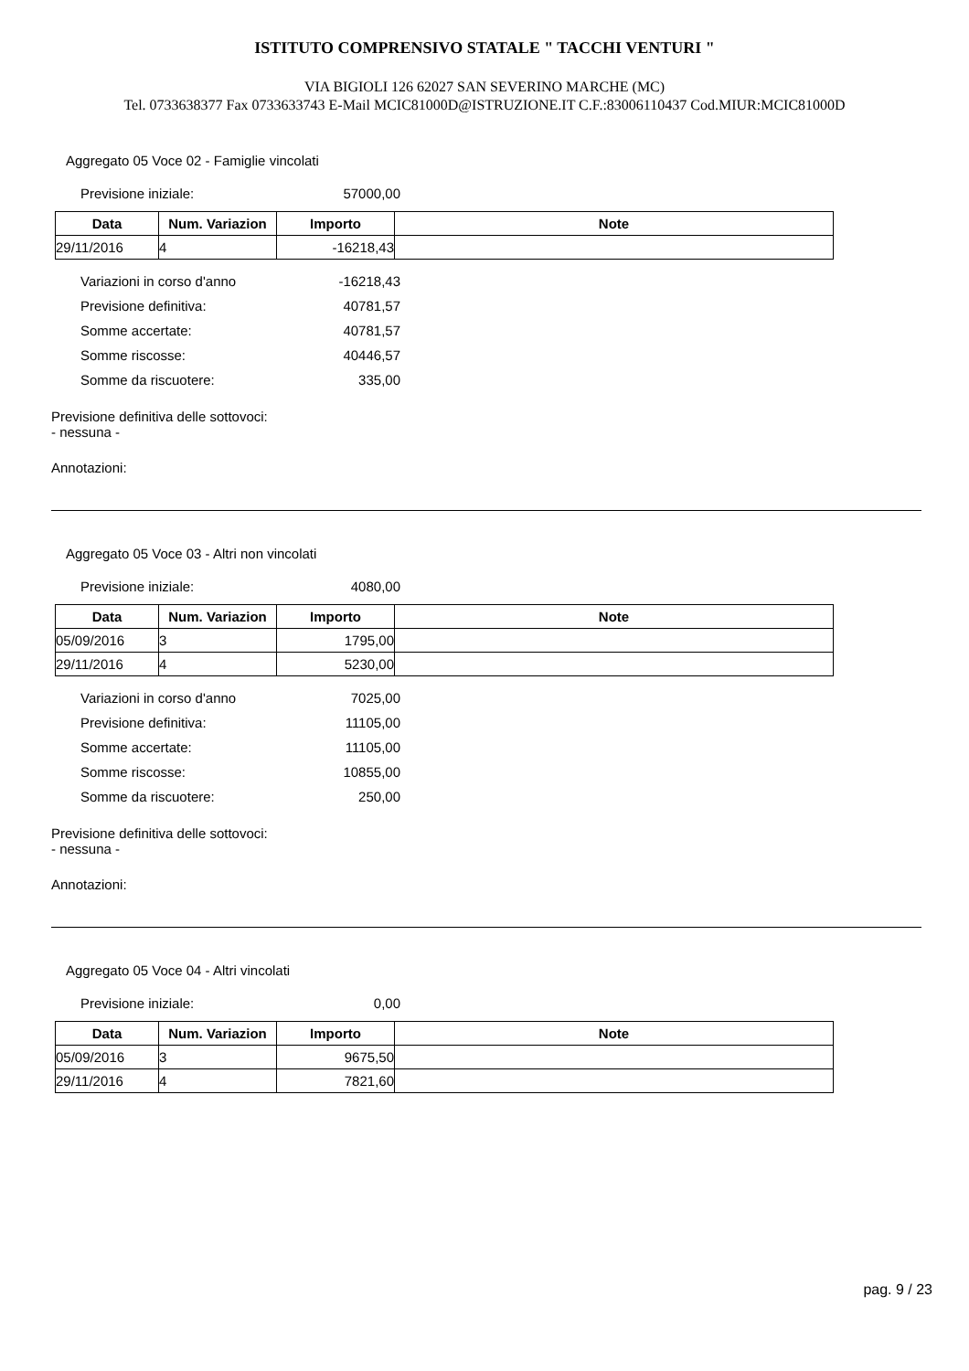ISTITUTO COMPRENSIVO STATALE " TACCHI VENTURI "
VIA BIGIOLI 126 62027 SAN SEVERINO MARCHE (MC)
Tel. 0733638377 Fax 0733633743 E-Mail MCIC81000D@ISTRUZIONE.IT C.F.:83006110437 Cod.MIUR:MCIC81000D
Aggregato 05 Voce 02 - Famiglie vincolati
Previsione iniziale: 57000,00
| Data | Num. Variazion | Importo | Note |
| --- | --- | --- | --- |
| 29/11/2016 | 4 | -16218,43 | |
Variazioni in corso d'anno -16218,43
Previsione definitiva: 40781,57
Somme accertate: 40781,57
Somme riscosse: 40446,57
Somme da riscuotere: 335,00
Previsione definitiva delle sottovoci:
- nessuna -
Annotazioni:
Aggregato 05 Voce 03 - Altri non vincolati
Previsione iniziale: 4080,00
| Data | Num. Variazion | Importo | Note |
| --- | --- | --- | --- |
| 05/09/2016 | 3 | 1795,00 | |
| 29/11/2016 | 4 | 5230,00 | |
Variazioni in corso d'anno 7025,00
Previsione definitiva: 11105,00
Somme accertate: 11105,00
Somme riscosse: 10855,00
Somme da riscuotere: 250,00
Previsione definitiva delle sottovoci:
- nessuna -
Annotazioni:
Aggregato 05 Voce 04 - Altri vincolati
Previsione iniziale: 0,00
| Data | Num. Variazion | Importo | Note |
| --- | --- | --- | --- |
| 05/09/2016 | 3 | 9675,50 | |
| 29/11/2016 | 4 | 7821,60 | |
pag. 9 / 23